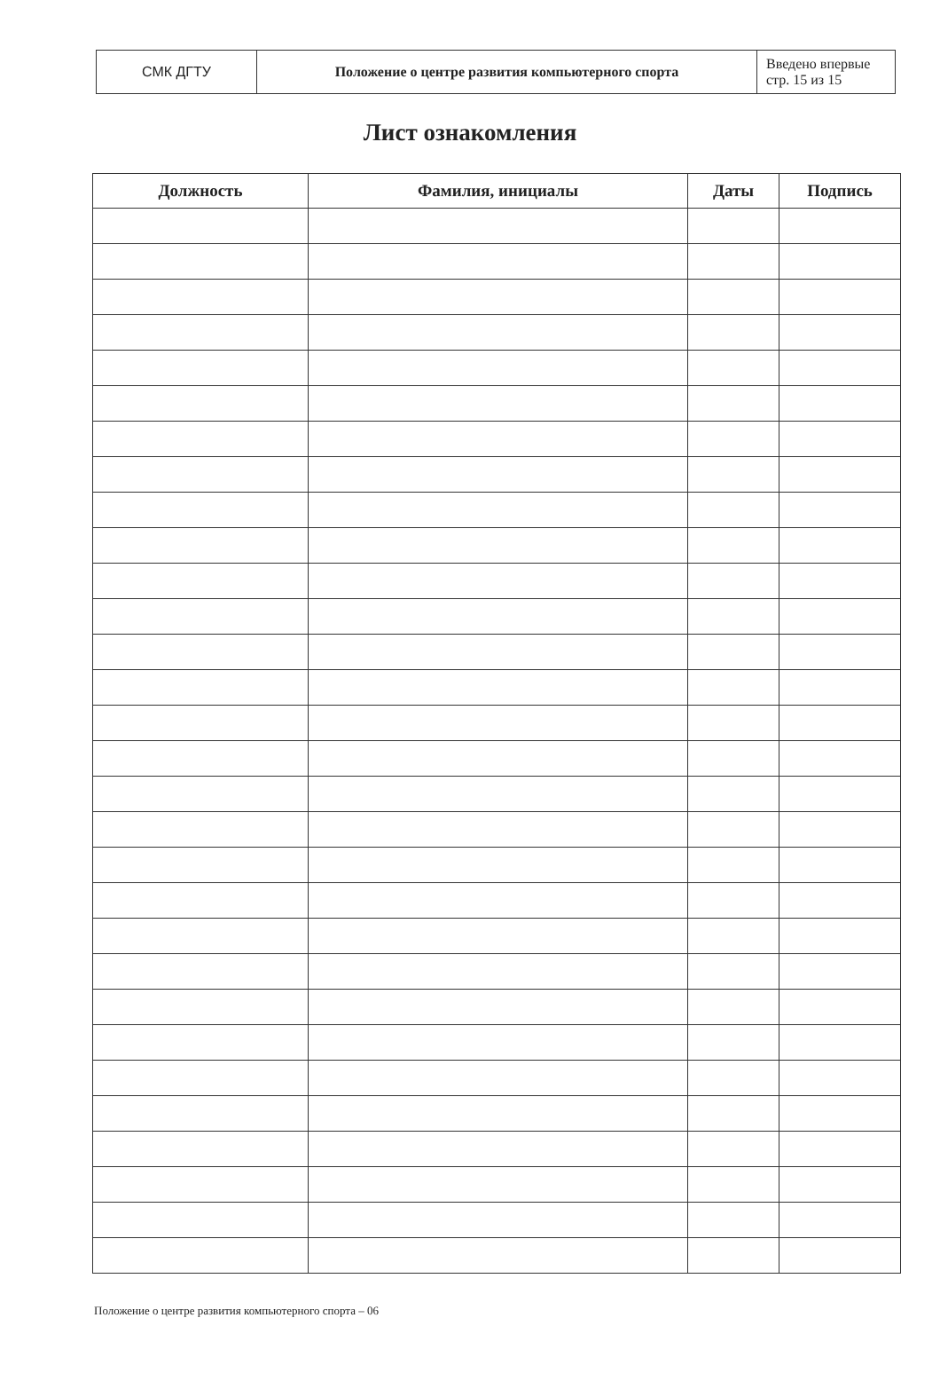| СМК ДГТУ | Положение о центре развития компьютерного спорта | Введено впервые стр. 15 из 15 |
Лист ознакомления
| Должность | Фамилия, инициалы | Даты | Подпись |
| --- | --- | --- | --- |
Положение о центре развития компьютерного спорта – 06